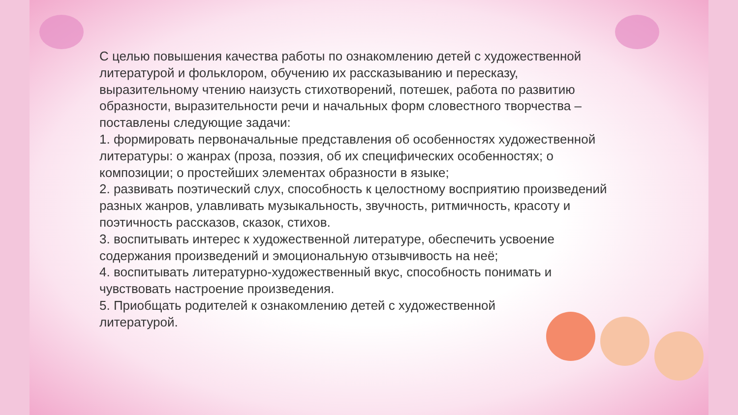С целью повышения качества работы по ознакомлению детей с художественной литературой и фольклором, обучению их рассказыванию и пересказу, выразительному чтению наизусть стихотворений, потешек, работа по развитию образности, выразительности речи и начальных форм словестного творчества – поставлены следующие задачи:
1. формировать первоначальные представления об особенностях художественной литературы: о жанрах (проза, поэзия, об их специфических особенностях; о композиции; о простейших элементах образности в языке;
2. развивать поэтический слух, способность к целостному восприятию произведений разных жанров, улавливать музыкальность, звучность, ритмичность, красоту и поэтичность рассказов, сказок, стихов.
3. воспитывать интерес к художественной литературе, обеспечить усвоение содержания произведений и эмоциональную отзывчивость на неё;
4. воспитывать литературно-художественный вкус, способность понимать и чувствовать настроение произведения.
5. Приобщать родителей к ознакомлению детей с художественной
литературой.